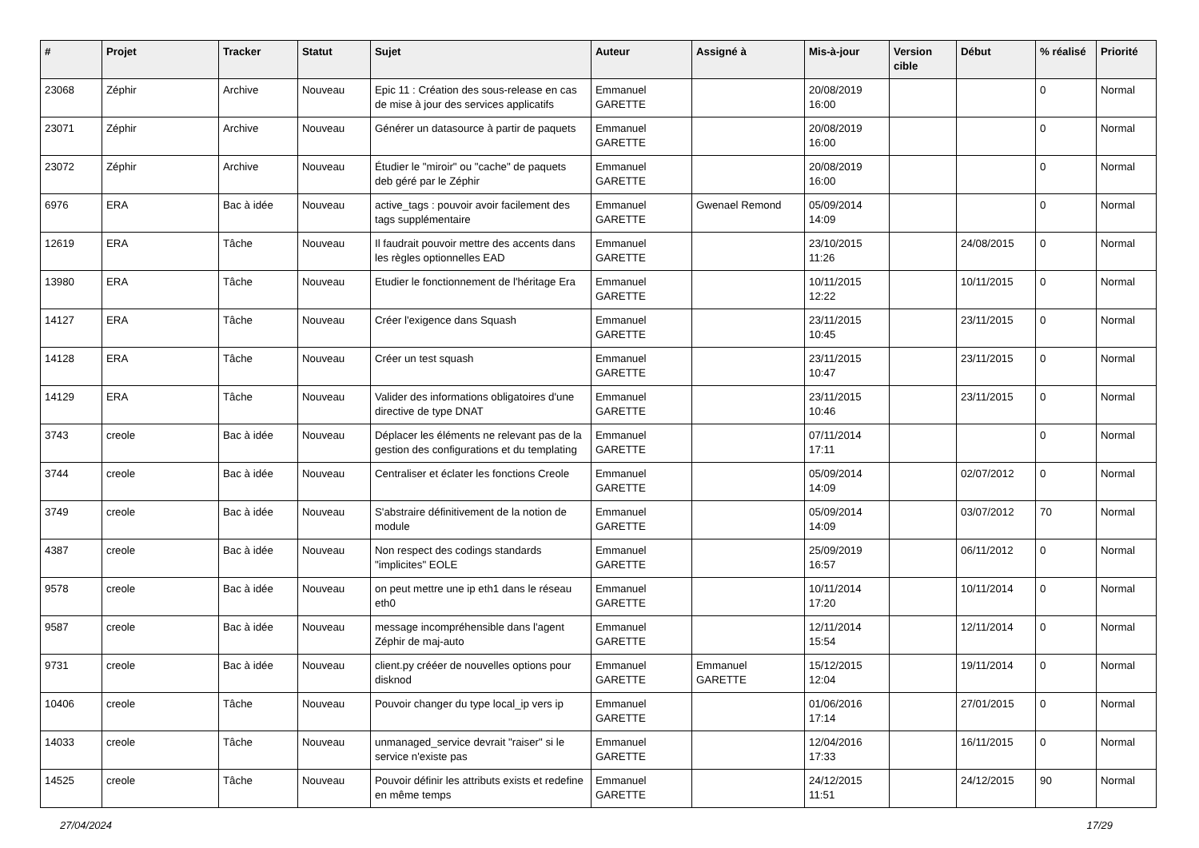| # | Projet | Tracker | Statut | Sujet | Auteur | Assigné à | Mis-à-jour | Version cible | Début | % réalisé | Priorité |
| --- | --- | --- | --- | --- | --- | --- | --- | --- | --- | --- | --- |
| 23068 | Zéphir | Archive | Nouveau | Epic 11 : Création des sous-release en cas de mise à jour des services applicatifs | Emmanuel GARETTE | | 20/08/2019 16:00 | | | 0 | Normal |
| 23071 | Zéphir | Archive | Nouveau | Générer un datasource à partir de paquets | Emmanuel GARETTE | | 20/08/2019 16:00 | | | 0 | Normal |
| 23072 | Zéphir | Archive | Nouveau | Étudier le "miroir" ou "cache" de paquets deb géré par le Zéphir | Emmanuel GARETTE | | 20/08/2019 16:00 | | | 0 | Normal |
| 6976 | ERA | Bac à idée | Nouveau | active_tags : pouvoir avoir facilement des tags supplémentaire | Emmanuel GARETTE | Gwenael Remond | 05/09/2014 14:09 | | | 0 | Normal |
| 12619 | ERA | Tâche | Nouveau | Il faudrait pouvoir mettre des accents dans les règles optionnelles EAD | Emmanuel GARETTE | | 23/10/2015 11:26 | | 24/08/2015 | 0 | Normal |
| 13980 | ERA | Tâche | Nouveau | Etudier le fonctionnement de l'héritage Era | Emmanuel GARETTE | | 10/11/2015 12:22 | | 10/11/2015 | 0 | Normal |
| 14127 | ERA | Tâche | Nouveau | Créer l'exigence dans Squash | Emmanuel GARETTE | | 23/11/2015 10:45 | | 23/11/2015 | 0 | Normal |
| 14128 | ERA | Tâche | Nouveau | Créer un test squash | Emmanuel GARETTE | | 23/11/2015 10:47 | | 23/11/2015 | 0 | Normal |
| 14129 | ERA | Tâche | Nouveau | Valider des informations obligatoires d'une directive de type DNAT | Emmanuel GARETTE | | 23/11/2015 10:46 | | 23/11/2015 | 0 | Normal |
| 3743 | creole | Bac à idée | Nouveau | Déplacer les éléments ne relevant pas de la gestion des configurations et du templating | Emmanuel GARETTE | | 07/11/2014 17:11 | | | 0 | Normal |
| 3744 | creole | Bac à idée | Nouveau | Centraliser et éclater les fonctions Creole | Emmanuel GARETTE | | 05/09/2014 14:09 | | 02/07/2012 | 0 | Normal |
| 3749 | creole | Bac à idée | Nouveau | S'abstraire définitivement de la notion de module | Emmanuel GARETTE | | 05/09/2014 14:09 | | 03/07/2012 | 70 | Normal |
| 4387 | creole | Bac à idée | Nouveau | Non respect des codings standards "implicites" EOLE | Emmanuel GARETTE | | 25/09/2019 16:57 | | 06/11/2012 | 0 | Normal |
| 9578 | creole | Bac à idée | Nouveau | on peut mettre une ip eth1 dans le réseau eth0 | Emmanuel GARETTE | | 10/11/2014 17:20 | | 10/11/2014 | 0 | Normal |
| 9587 | creole | Bac à idée | Nouveau | message incompréhensible dans l'agent Zéphir de maj-auto | Emmanuel GARETTE | | 12/11/2014 15:54 | | 12/11/2014 | 0 | Normal |
| 9731 | creole | Bac à idée | Nouveau | client.py crééer de nouvelles options pour disknod | Emmanuel GARETTE | Emmanuel GARETTE | 15/12/2015 12:04 | | 19/11/2014 | 0 | Normal |
| 10406 | creole | Tâche | Nouveau | Pouvoir changer du type local_ip vers ip | Emmanuel GARETTE | | 01/06/2016 17:14 | | 27/01/2015 | 0 | Normal |
| 14033 | creole | Tâche | Nouveau | unmanaged_service devrait "raiser" si le service n'existe pas | Emmanuel GARETTE | | 12/04/2016 17:33 | | 16/11/2015 | 0 | Normal |
| 14525 | creole | Tâche | Nouveau | Pouvoir définir les attributs exists et redefine en même temps | Emmanuel GARETTE | | 24/12/2015 11:51 | | 24/12/2015 | 90 | Normal |
27/04/2024 17/29